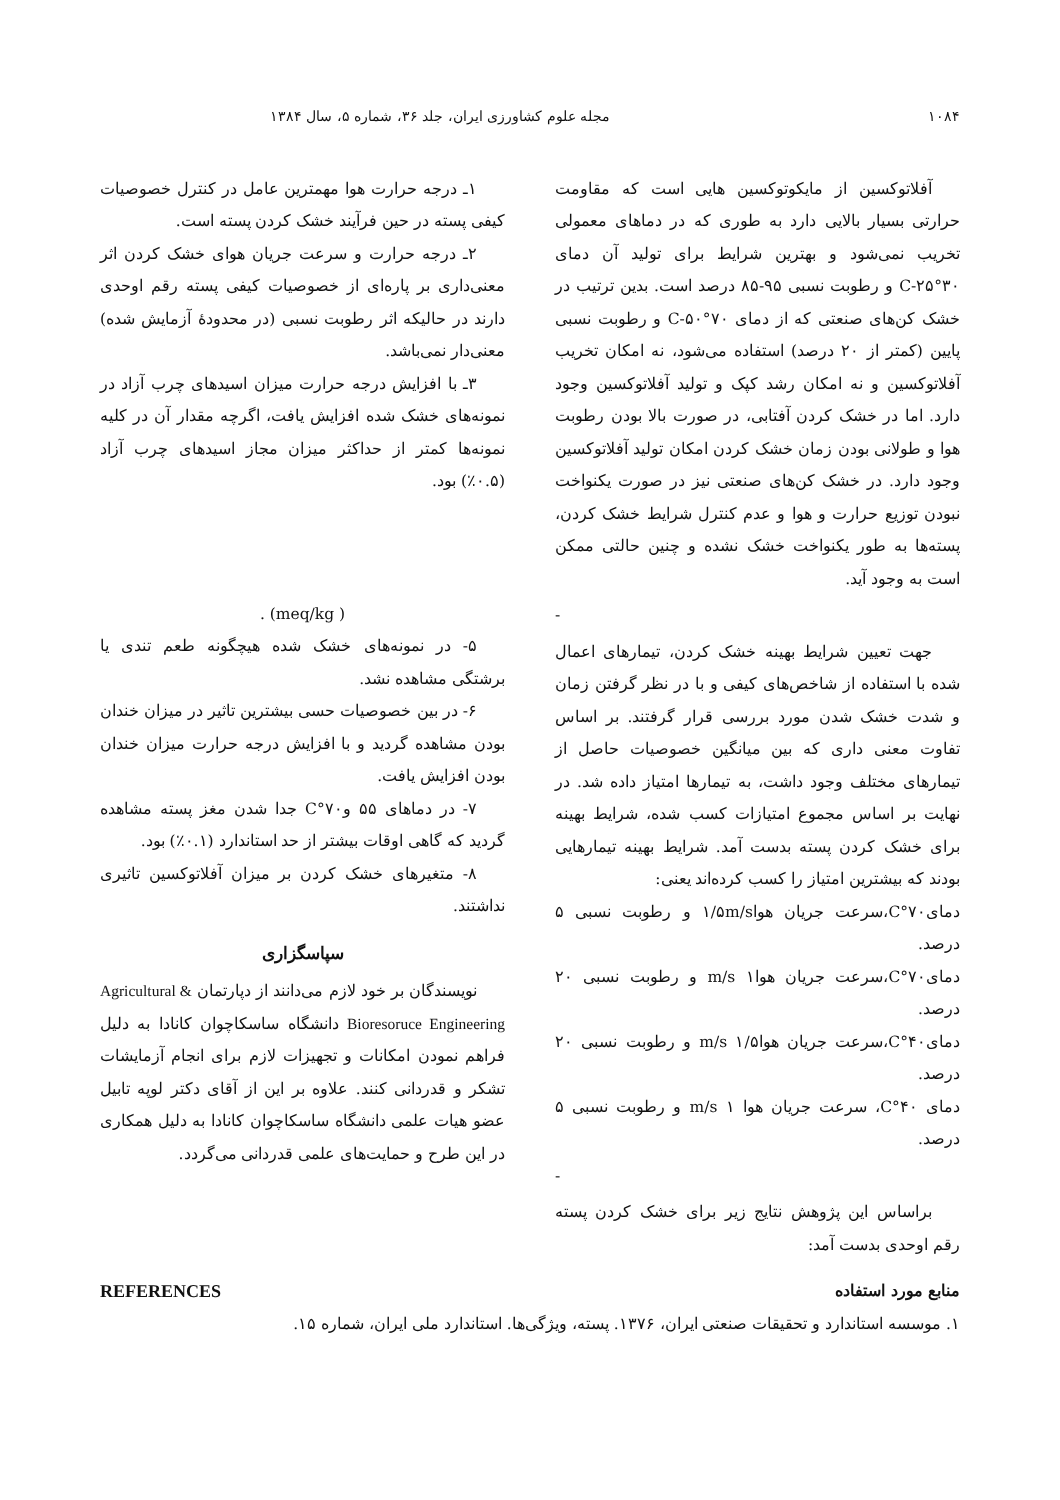۱۰۸۴ مجله علوم کشاورزی ایران، جلد ۳۶، شماره ۵، سال ۱۳۸۴
آفلاتوکسین از مایکوتوکسین هایی است که مقاومت حرارتی بسیار بالایی دارد به طوری که در دماهای معمولی تخریب نمی‌شود و بهترین شرایط برای تولید آن دمای ۳۰°C-۲۵ و رطوبت نسبی ۹۵-۸۵ درصد است. بدین ترتیب در خشک کن‌های صنعتی که از دمای ۷۰°C-۵۰ و رطوبت نسبی پایین (کمتر از ۲۰ درصد) استفاده می‌شود، نه امکان تخریب آفلاتوکسین و نه امکان رشد کپک و تولید آفلاتوکسین وجود دارد. اما در خشک کردن آفتابی، در صورت بالا بودن رطوبت هوا و طولانی بودن زمان خشک کردن امکان تولید آفلاتوکسین وجود دارد. در خشک کن‌های صنعتی نیز در صورت یکنواخت نبودن توزیع حرارت و هوا و عدم کنترل شرایط خشک کردن، پسته‌ها به طور یکنواخت خشک نشده و چنین حالتی ممکن است به وجود آید.
-
جهت تعیین شرایط بهینه خشک کردن، تیمارهای اعمال شده با استفاده از شاخص‌های کیفی و با در نظر گرفتن زمان و شدت خشک شدن مورد بررسی قرار گرفتند. بر اساس تفاوت معنی داری که بین میانگین خصوصیات حاصل از تیمارهای مختلف وجود داشت، به تیمارها امتیاز داده شد. در نهایت بر اساس مجموع امتیازات کسب شده، شرایط بهینه برای خشک کردن پسته بدست آمد. شرایط بهینه تیمارهایی بودند که بیشترین امتیاز را کسب کرده‌اند یعنی:
دمای۷۰°C،سرعت جریان هوا۱/۵m/s و رطوبت نسبی ۵ درصد.
دمای۷۰°C،سرعت جریان هوا۱ m/s و رطوبت نسبی ۲۰ درصد.
دمای۴۰°C،سرعت جریان هوا۱/۵ m/s و رطوبت نسبی ۲۰ درصد.
دمای ۴۰°C، سرعت جریان هوا ۱ m/s و رطوبت نسبی ۵ درصد.
-
براساس این پژوهش نتایج زیر برای خشک کردن پسته رقم اوحدی بدست آمد:
۱ـ درجه حرارت هوا مهمترین عامل در کنترل خصوصیات کیفی پسته در حین فرآیند خشک کردن پسته است.
۲ـ درجه حرارت و سرعت جریان هوای خشک کردن اثر معنی‌داری بر پاره‌ای از خصوصیات کیفی پسته رقم اوحدی دارند در حالیکه اثر رطوبت نسبی (در محدودهٔ آزمایش شده) معنی‌دار نمی‌باشد.
۳ـ با افزایش درجه حرارت میزان اسیدهای چرب آزاد در نمونه‌های خشک شده افزایش یافت، اگرچه مقدار آن در کلیه نمونه‌ها کمتر از حداکثر میزان مجاز اسیدهای چرب آزاد (۰.۵٪) بود.
( meq/kg) .
۵- در نمونه‌های خشک شده هیچگونه طعم تندی یا برشتگی مشاهده نشد.
۶- در بین خصوصیات حسی بیشترین تاثیر در میزان خندان بودن مشاهده گردید و با افزایش درجه حرارت میزان خندان بودن افزایش یافت.
۷- در دماهای ۵۵ و۷۰°C جدا شدن مغز پسته مشاهده گردید که گاهی اوقات بیشتر از حد استاندارد (۰.۱٪) بود.
۸- متغیرهای خشک کردن بر میزان آفلاتوکسین تاثیری نداشتند.
سپاسگزاری
نویسندگان بر خود لازم می‌دانند از دپارتمان Agricultural & Bioresoruce Engineering دانشگاه ساسکاچوان کانادا به دلیل فراهم نمودن امکانات و تجهیزات لازم برای انجام آزمایشات تشکر و قدردانی کنند. علاوه بر این از آقای دکتر لوپه تابیل عضو هیات علمی دانشگاه ساسکاچوان کانادا به دلیل همکاری در این طرح و حمایت‌های علمی قدردانی می‌گردد.
منابع مورد استفاده REFERENCES
۱. موسسه استاندارد و تحقیقات صنعتی ایران، ۱۳۷۶. پسته، ویژگی‌ها. استاندارد ملی ایران، شماره ۱۵.